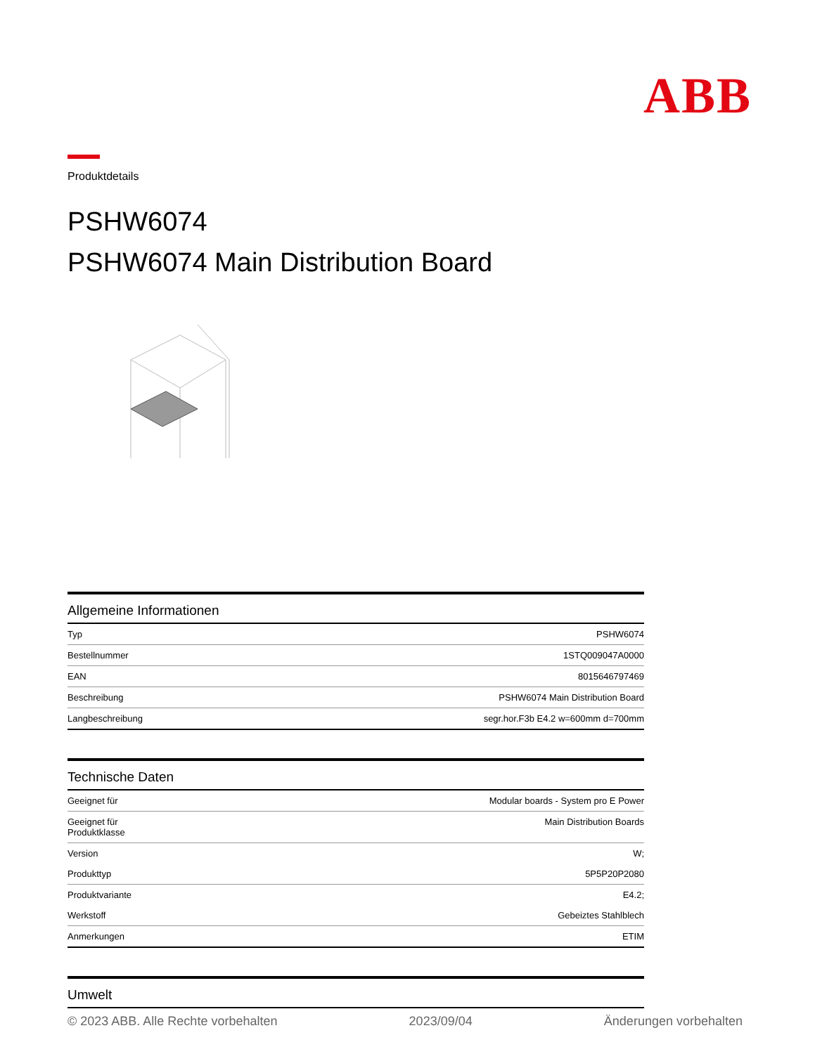ABB
Produktdetails
PSHW6074
PSHW6074 Main Distribution Board
Allgemeine Informationen
| Typ | PSHW6074 |
| Bestellnummer | 1STQ009047A0000 |
| EAN | 8015646797469 |
| Beschreibung | PSHW6074 Main Distribution Board |
| Langbeschreibung | segr.hor.F3b E4.2 w=600mm d=700mm |
Technische Daten
| Geeignet für | Modular boards - System pro E Power |
| Geeignet für Produktklasse | Main Distribution Boards |
| Version | W; |
| Produkttyp | 5P5P20P2080 |
| Produktvariante | E4.2; |
| Werkstoff | Gebeiztes Stahlblech |
| Anmerkungen | ETIM |
Umwelt
© 2023 ABB. Alle Rechte vorbehalten 2023/09/04 Änderungen vorbehalten